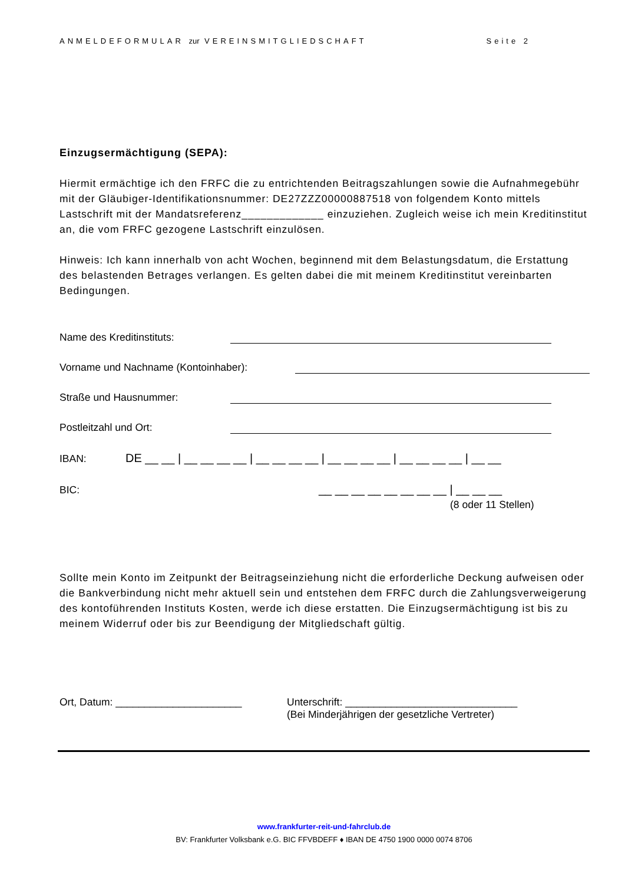ANMELDEFORMULAR zur VEREINSMITGLIEDSCHAFT Seite 2
Einzugsermächtigung (SEPA):
Hiermit ermächtige ich den FRFC die zu entrichtenden Beitragszahlungen sowie die Aufnahmegebühr mit der Gläubiger-Identifikationsnummer: DE27ZZZ00000887518 von folgendem Konto mittels Lastschrift mit der Mandatsreferenz_____________ einzuziehen. Zugleich weise ich mein Kreditinstitut an, die vom FRFC gezogene Lastschrift einzulösen.
Hinweis: Ich kann innerhalb von acht Wochen, beginnend mit dem Belastungsdatum, die Erstattung des belastenden Betrages verlangen. Es gelten dabei die mit meinem Kreditinstitut vereinbarten Bedingungen.
Name des Kreditinstituts:
Vorname und Nachname (Kontoinhaber):
Straße und Hausnummer:
Postleitzahl und Ort:
IBAN: DE __ __ | __ __ __ __ | __ __ __ __ | __ __ __ __ | __ __ __ __ | __ __
BIC: __ __ __ __ __ __ __ __ | __ __ __
(8 oder 11 Stellen)
Sollte mein Konto im Zeitpunkt der Beitragseinziehung nicht die erforderliche Deckung aufweisen oder die Bankverbindung nicht mehr aktuell sein und entstehen dem FRFC durch die Zahlungsverweigerung des kontoführenden Instituts Kosten, werde ich diese erstatten. Die Einzugsermächtigung ist bis zu meinem Widerruf oder bis zur Beendigung der Mitgliedschaft gültig.
Ort, Datum: ______________________ Unterschrift: ______________________________
(Bei Minderjährigen der gesetzliche Vertreter)
www.frankfurter-reit-und-fahrclub.de
BV: Frankfurter Volksbank e.G. BIC FFVBDEFF ♦ IBAN DE 4750 1900 0000 0074 8706